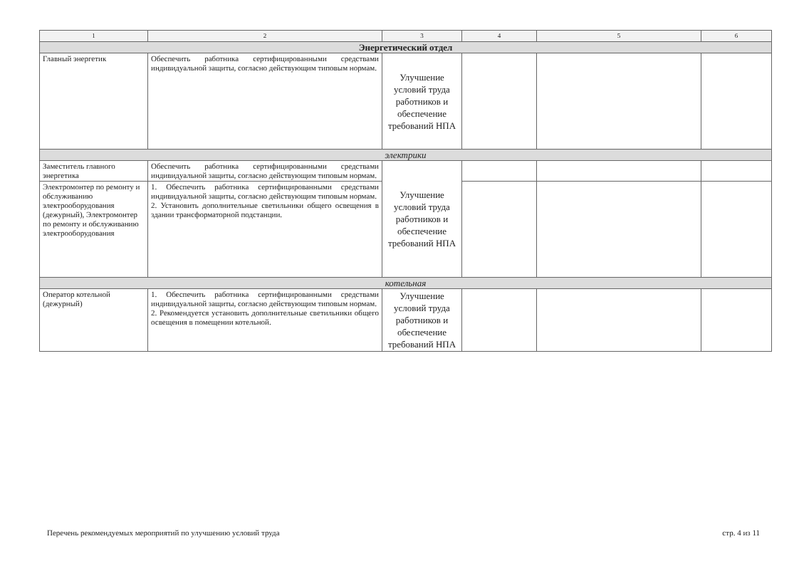| 1 | 2 | 3 | 4 | 5 | 6 |
| --- | --- | --- | --- | --- | --- |
| Энергетический отдел | | | | | |
| Главный энергетик | Обеспечить работника сертифицированными средствами индивидуальной защиты, согласно действующим типовым нормам. | Улучшение условий труда работников и обеспечение требований НПА | | | |
| электрики | | | | | |
| Заместитель главного энергетика | Обеспечить работника сертифицированными средствами индивидуальной защиты, согласно действующим типовым нормам. | Улучшение условий труда работников и обеспечение требований НПА | | | |
| Электромонтер по ремонту и обслуживанию электрооборудования (дежурный), Электромонтер по ремонту и обслуживанию электрооборудования | 1. Обеспечить работника сертифицированными средствами индивидуальной защиты, согласно действующим типовым нормам. 2. Установить дополнительные светильники общего освещения в здании трансформаторной подстанции. | | | | |
| котельная | | | | | |
| Оператор котельной (дежурный) | 1. Обеспечить работника сертифицированными средствами индивидуальной защиты, согласно действующим типовым нормам. 2. Рекомендуется установить дополнительные светильники общего освещения в помещении котельной. | Улучшение условий труда работников и обеспечение требований НПА | | | |
Перечень рекомендуемых мероприятий по улучшению условий труда стр. 4 из 11